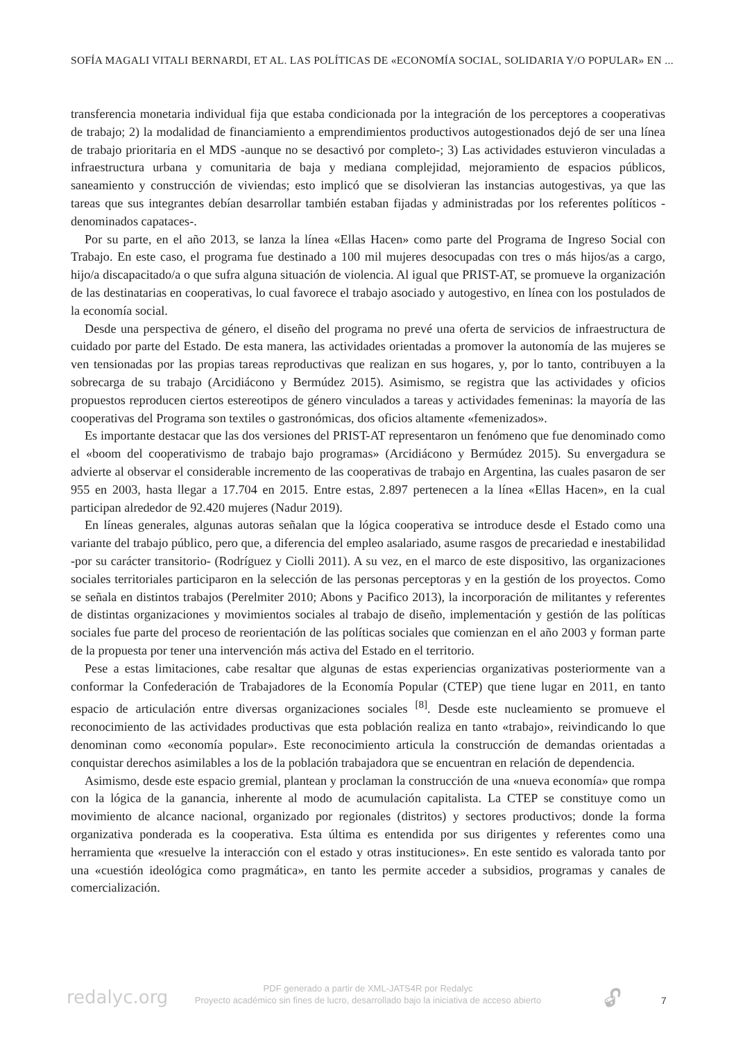SOFÍA MAGALI VITALI BERNARDI, ET AL. LAS POLÍTICAS DE «ECONOMÍA SOCIAL, SOLIDARIA Y/O POPULAR» EN ...
transferencia monetaria individual fija que estaba condicionada por la integración de los perceptores a cooperativas de trabajo; 2) la modalidad de financiamiento a emprendimientos productivos autogestionados dejó de ser una línea de trabajo prioritaria en el MDS -aunque no se desactivó por completo-; 3) Las actividades estuvieron vinculadas a infraestructura urbana y comunitaria de baja y mediana complejidad, mejoramiento de espacios públicos, saneamiento y construcción de viviendas; esto implicó que se disolvieran las instancias autogestivas, ya que las tareas que sus integrantes debían desarrollar también estaban fijadas y administradas por los referentes políticos - denominados capataces-.
Por su parte, en el año 2013, se lanza la línea «Ellas Hacen» como parte del Programa de Ingreso Social con Trabajo. En este caso, el programa fue destinado a 100 mil mujeres desocupadas con tres o más hijos/as a cargo, hijo/a discapacitado/a o que sufra alguna situación de violencia. Al igual que PRIST-AT, se promueve la organización de las destinatarias en cooperativas, lo cual favorece el trabajo asociado y autogestivo, en línea con los postulados de la economía social.
Desde una perspectiva de género, el diseño del programa no prevé una oferta de servicios de infraestructura de cuidado por parte del Estado. De esta manera, las actividades orientadas a promover la autonomía de las mujeres se ven tensionadas por las propias tareas reproductivas que realizan en sus hogares, y, por lo tanto, contribuyen a la sobrecarga de su trabajo (Arcidiácono y Bermúdez 2015). Asimismo, se registra que las actividades y oficios propuestos reproducen ciertos estereotipos de género vinculados a tareas y actividades femeninas: la mayoría de las cooperativas del Programa son textiles o gastronómicas, dos oficios altamente «femenizados».
Es importante destacar que las dos versiones del PRIST-AT representaron un fenómeno que fue denominado como el «boom del cooperativismo de trabajo bajo programas» (Arcidiácono y Bermúdez 2015). Su envergadura se advierte al observar el considerable incremento de las cooperativas de trabajo en Argentina, las cuales pasaron de ser 955 en 2003, hasta llegar a 17.704 en 2015. Entre estas, 2.897 pertenecen a la línea «Ellas Hacen», en la cual participan alrededor de 92.420 mujeres (Nadur 2019).
En líneas generales, algunas autoras señalan que la lógica cooperativa se introduce desde el Estado como una variante del trabajo público, pero que, a diferencia del empleo asalariado, asume rasgos de precariedad e inestabilidad -por su carácter transitorio- (Rodríguez y Ciolli 2011). A su vez, en el marco de este dispositivo, las organizaciones sociales territoriales participaron en la selección de las personas perceptoras y en la gestión de los proyectos. Como se señala en distintos trabajos (Perelmiter 2010; Abons y Pacifico 2013), la incorporación de militantes y referentes de distintas organizaciones y movimientos sociales al trabajo de diseño, implementación y gestión de las políticas sociales fue parte del proceso de reorientación de las políticas sociales que comienzan en el año 2003 y forman parte de la propuesta por tener una intervención más activa del Estado en el territorio.
Pese a estas limitaciones, cabe resaltar que algunas de estas experiencias organizativas posteriormente van a conformar la Confederación de Trabajadores de la Economía Popular (CTEP) que tiene lugar en 2011, en tanto espacio de articulación entre diversas organizaciones sociales <sup>[8]</sup>. Desde este nucleamiento se promueve el reconocimiento de las actividades productivas que esta población realiza en tanto «trabajo», reivindicando lo que denominan como «economía popular». Este reconocimiento articula la construcción de demandas orientadas a conquistar derechos asimilables a los de la población trabajadora que se encuentran en relación de dependencia.
Asimismo, desde este espacio gremial, plantean y proclaman la construcción de una «nueva economía» que rompa con la lógica de la ganancia, inherente al modo de acumulación capitalista. La CTEP se constituye como un movimiento de alcance nacional, organizado por regionales (distritos) y sectores productivos; donde la forma organizativa ponderada es la cooperativa. Esta última es entendida por sus dirigentes y referentes como una herramienta que «resuelve la interacción con el estado y otras instituciones». En este sentido es valorada tanto por una «cuestión ideológica como pragmática», en tanto les permite acceder a subsidios, programas y canales de comercialización.
redalyc.org
PDF generado a partir de XML-JATS4R por Redalyc
Proyecto académico sin fines de lucro, desarrollado bajo la iniciativa de acceso abierto
🔓︎ 7